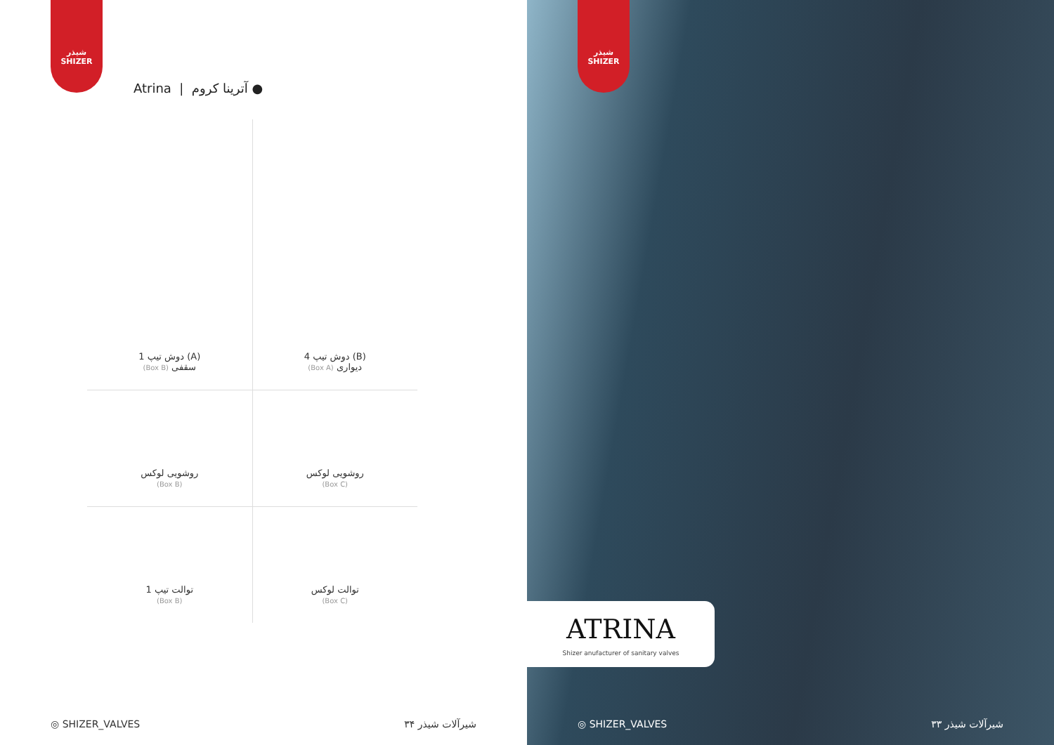شیذر
SHIZER
Atrina | آترینا کروم ●
دوش تیپ 1 (A)
(Box B) سقفی
دوش تیپ 4 (B)
(Box A) دیواری
روشویی لوکس
(Box B)
روشویی لوکس
(Box C)
توالت تیپ 1
(Box B)
توالت لوکس
(Box C)
◎ SHIZER_VALVES شیرآلات شیذر ۳۴
شیذر
SHIZER
ATRINA
Shizer anufacturer of sanitary valves
◎ SHIZER_VALVES شیرآلات شیذر ۳۳